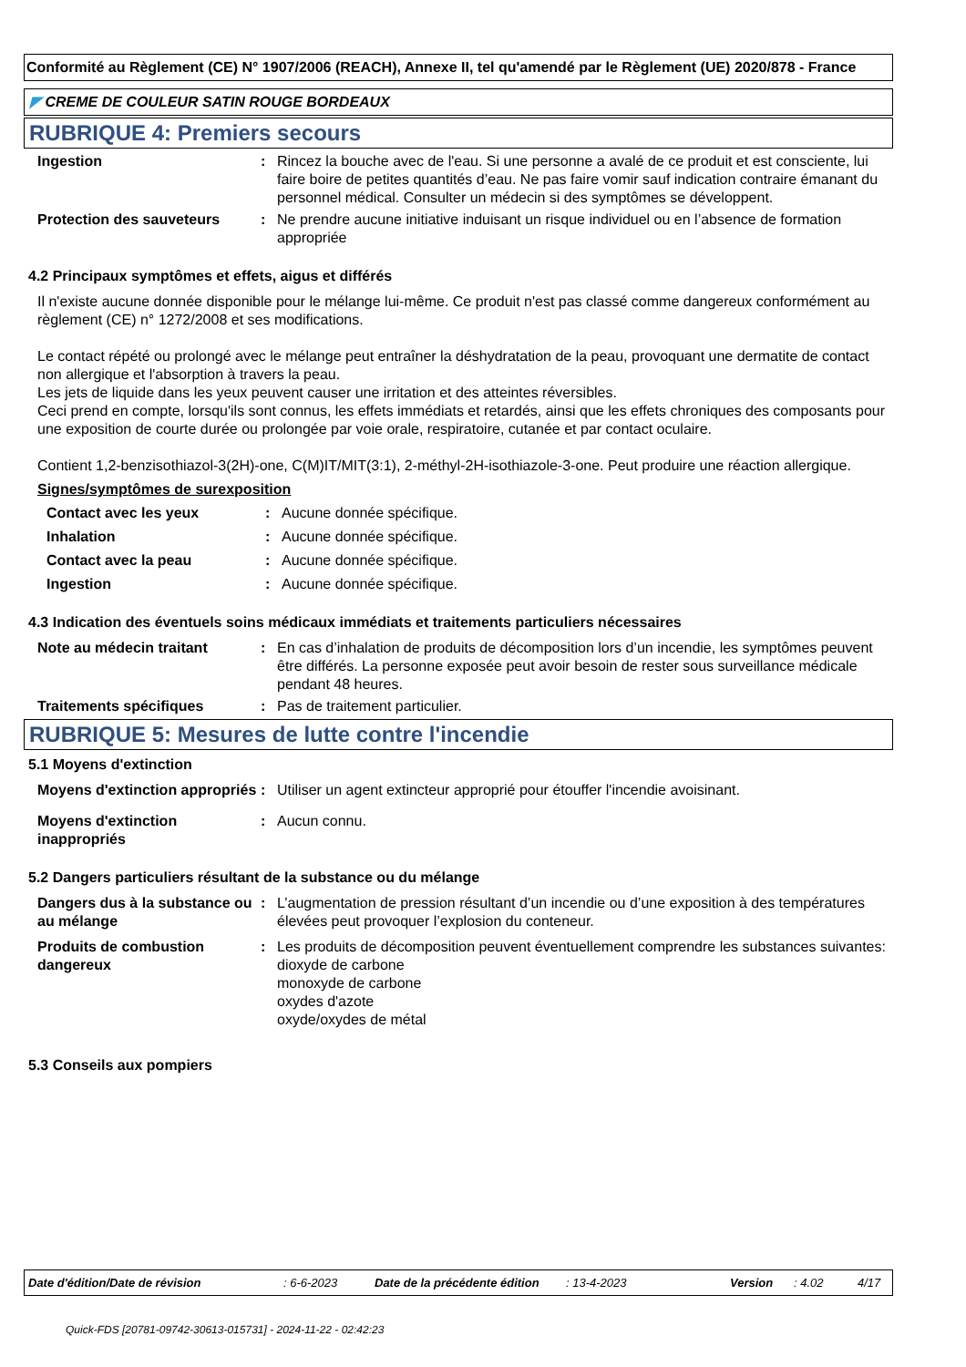Conformité au Règlement (CE) N° 1907/2006 (REACH), Annexe II, tel qu'amendé par le Règlement (UE) 2020/878 - France
◤ CREME DE COULEUR SATIN ROUGE BORDEAUX
RUBRIQUE 4: Premiers secours
Ingestion : Rincez la bouche avec de l'eau. Si une personne a avalé de ce produit et est consciente, lui faire boire de petites quantités d’eau. Ne pas faire vomir sauf indication contraire émanant du personnel médical. Consulter un médecin si des symptômes se développent.
Protection des sauveteurs : Ne prendre aucune initiative induisant un risque individuel ou en l’absence de formation appropriée
4.2 Principaux symptômes et effets, aigus et différés
Il n'existe aucune donnée disponible pour le mélange lui-même. Ce produit n'est pas classé comme dangereux conformément au règlement (CE) n° 1272/2008 et ses modifications.
Le contact répété ou prolongé avec le mélange peut entraîner la déshydratation de la peau, provoquant une dermatite de contact non allergique et l'absorption à travers la peau.
Les jets de liquide dans les yeux peuvent causer une irritation et des atteintes réversibles.
Ceci prend en compte, lorsqu'ils sont connus, les effets immédiats et retardés, ainsi que les effets chroniques des composants pour une exposition de courte durée ou prolongée par voie orale, respiratoire, cutanée et par contact oculaire.
Contient 1,2-benzisothiazol-3(2H)-one, C(M)IT/MIT(3:1), 2-méthyl-2H-isothiazole-3-one. Peut produire une réaction allergique.
Signes/symptômes de surexposition
Contact avec les yeux : Aucune donnée spécifique.
Inhalation : Aucune donnée spécifique.
Contact avec la peau : Aucune donnée spécifique.
Ingestion : Aucune donnée spécifique.
4.3 Indication des éventuels soins médicaux immédiats et traitements particuliers nécessaires
Note au médecin traitant : En cas d’inhalation de produits de décomposition lors d’un incendie, les symptômes peuvent être différés. La personne exposée peut avoir besoin de rester sous surveillance médicale pendant 48 heures.
Traitements spécifiques : Pas de traitement particulier.
RUBRIQUE 5: Mesures de lutte contre l'incendie
5.1 Moyens d'extinction
Moyens d'extinction appropriés
: Utiliser un agent extincteur approprié pour étouffer l'incendie avoisinant.
Moyens d'extinction inappropriés
: Aucun connu.
5.2 Dangers particuliers résultant de la substance ou du mélange
Dangers dus à la substance ou au mélange
: L’augmentation de pression résultant d’un incendie ou d’une exposition à des températures élevées peut provoquer l’explosion du conteneur.
Produits de combustion dangereux
: Les produits de décomposition peuvent éventuellement comprendre les substances suivantes:
dioxyde de carbone
monoxyde de carbone
oxydes d'azote
oxyde/oxydes de métal
5.3 Conseils aux pompiers
Date d'édition/Date de révision: 6-6-2023 Date de la précédente édition: 13-4-2023 Version: 4.02 4/17
Quick-FDS [20781-09742-30613-015731] - 2024-11-22 - 02:42:23